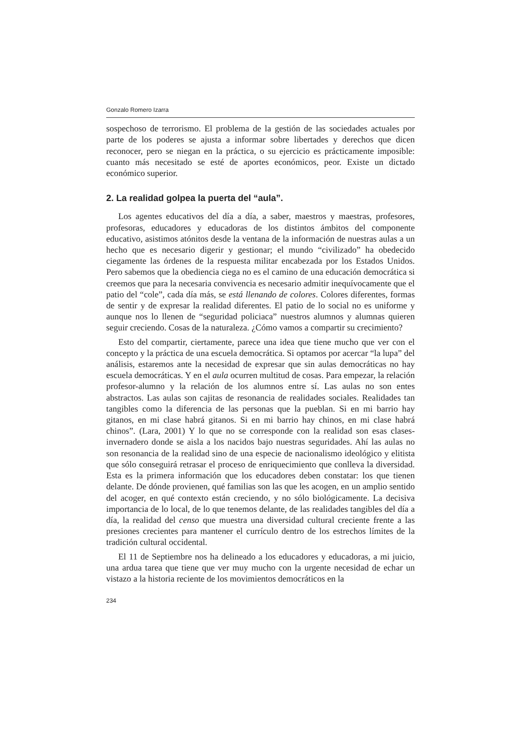Gonzalo Romero Izarra
sospechoso de terrorismo. El problema de la gestión de las sociedades actuales por parte de los poderes se ajusta a informar sobre libertades y derechos que dicen reconocer, pero se niegan en la práctica, o su ejercicio es prácticamente imposible: cuanto más necesitado se esté de aportes económicos, peor. Existe un dictado económico superior.
2. La realidad golpea la puerta del “aula”.
Los agentes educativos del día a día, a saber, maestros y maestras, profesores, profesoras, educadores y educadoras de los distintos ámbitos del componente educativo, asistimos atónitos desde la ventana de la información de nuestras aulas a un hecho que es necesario digerir y gestionar; el mundo “civilizado” ha obedecido ciegamente las órdenes de la respuesta militar encabezada por los Estados Unidos. Pero sabemos que la obediencia ciega no es el camino de una educación democrática si creemos que para la necesaria convivencia es necesario admitir inequívocamente que el patio del “cole”, cada día más, se está llenando de colores. Colores diferentes, formas de sentir y de expresar la realidad diferentes. El patio de lo social no es uniforme y aunque nos lo llenen de “seguridad policiaca” nuestros alumnos y alumnas quieren seguir creciendo. Cosas de la naturaleza. ¿Cómo vamos a compartir su crecimiento?
Esto del compartir, ciertamente, parece una idea que tiene mucho que ver con el concepto y la práctica de una escuela democrática. Si optamos por acercar “la lupa” del análisis, estaremos ante la necesidad de expresar que sin aulas democráticas no hay escuela democráticas. Y en el aula ocurren multitud de cosas. Para empezar, la relación profesor-alumno y la relación de los alumnos entre sí. Las aulas no son entes abstractos. Las aulas son cajitas de resonancia de realidades sociales. Realidades tan tangibles como la diferencia de las personas que la pueblan. Si en mi barrio hay gitanos, en mi clase habrá gitanos. Si en mi barrio hay chinos, en mi clase habrá chinos”. (Lara, 2001) Y lo que no se corresponde con la realidad son esas clases-invernadero donde se aisla a los nacidos bajo nuestras seguridades. Ahí las aulas no son resonancia de la realidad sino de una especie de nacionalismo ideológico y elitista que sólo conseguirá retrasar el proceso de enriquecimiento que conlleva la diversidad. Esta es la primera información que los educadores deben constatar: los que tienen delante. De dónde provienen, qué familias son las que les acogen, en un amplio sentido del acoger, en qué contexto están creciendo, y no sólo biológicamente. La decisiva importancia de lo local, de lo que tenemos delante, de las realidades tangibles del día a día, la realidad del censo que muestra una diversidad cultural creciente frente a las presiones crecientes para mantener el currículo dentro de los estrechos límites de la tradición cultural occidental.
El 11 de Septiembre nos ha delineado a los educadores y educadoras, a mi juicio, una ardua tarea que tiene que ver muy mucho con la urgente necesidad de echar un vistazo a la historia reciente de los movimientos democráticos en la
234